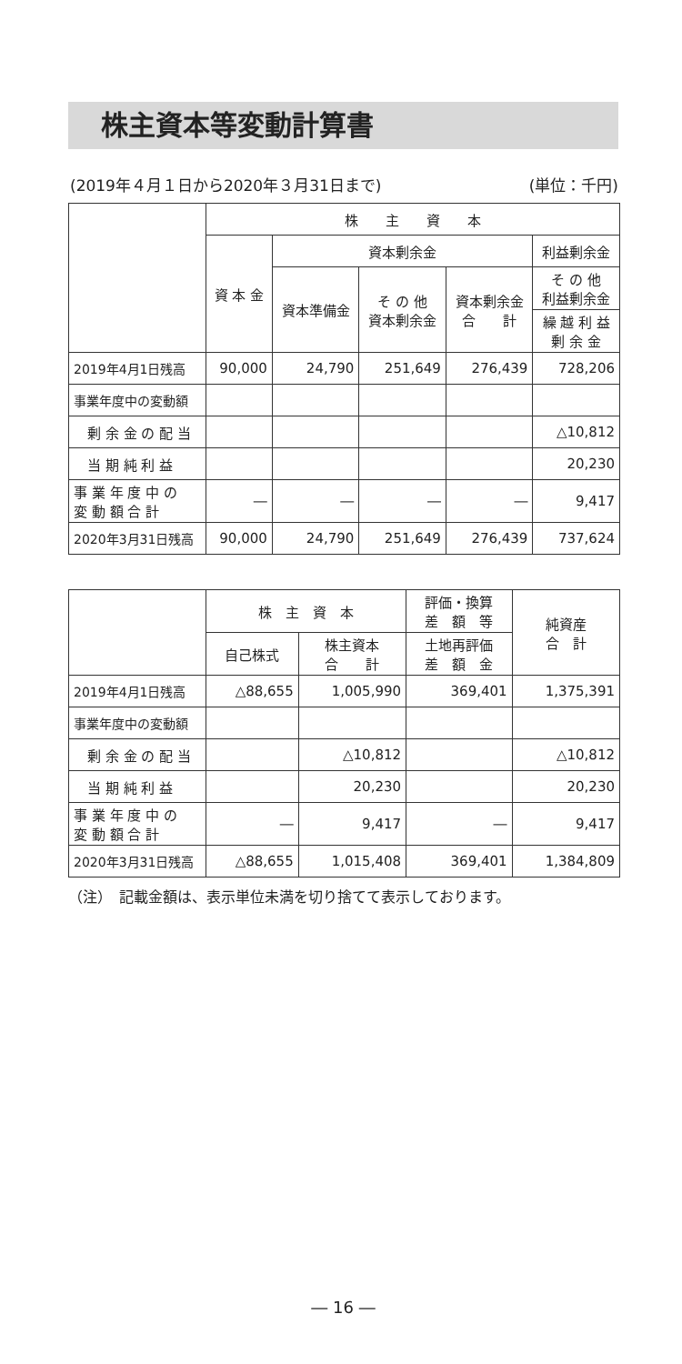株主資本等変動計算書
(2019年４月１日から2020年３月31日まで) (単位：千円)
| | 株 主 資 本 | | | | |
| --- | --- | --- | --- | --- | --- |
| | 資 本 金 | 資本剰余金 | | | 利益剰余金 |
| | | 資本準備金 | そ の 他 資本剰余金 | 資本剰余金 合 計 | そ の 他 利益剰余金 |
| | | | | | 繰 越 利 益 剰 余 金 |
| 2019年4月1日残高 | 90,000 | 24,790 | 251,649 | 276,439 | 728,206 |
| 事業年度中の変動額 | | | | | |
| 剰 余 金 の 配 当 | | | | | △10,812 |
| 当 期 純 利 益 | | | | | 20,230 |
| 事 業 年 度 中 の 変 動 額 合 計 | ― | ― | ― | ― | 9,417 |
| 2020年3月31日残高 | 90,000 | 24,790 | 251,649 | 276,439 | 737,624 |
| | 株 主 資 本 | | 評価・換算 差 額 等 | 純資産 合 計 |
| --- | --- | --- | --- | --- |
| | 自己株式 | 株主資本 合 計 | 土地再評価 差 額 金 | |
| 2019年4月1日残高 | △88,655 | 1,005,990 | 369,401 | 1,375,391 |
| 事業年度中の変動額 | | | | |
| 剰 余 金 の 配 当 | | △10,812 | | △10,812 |
| 当 期 純 利 益 | | 20,230 | | 20,230 |
| 事 業 年 度 中 の 変 動 額 合 計 | ― | 9,417 | ― | 9,417 |
| 2020年3月31日残高 | △88,655 | 1,015,408 | 369,401 | 1,384,809 |
（注）　記載金額は、表示単位未満を切り捨てて表示しております。
― 16 ―